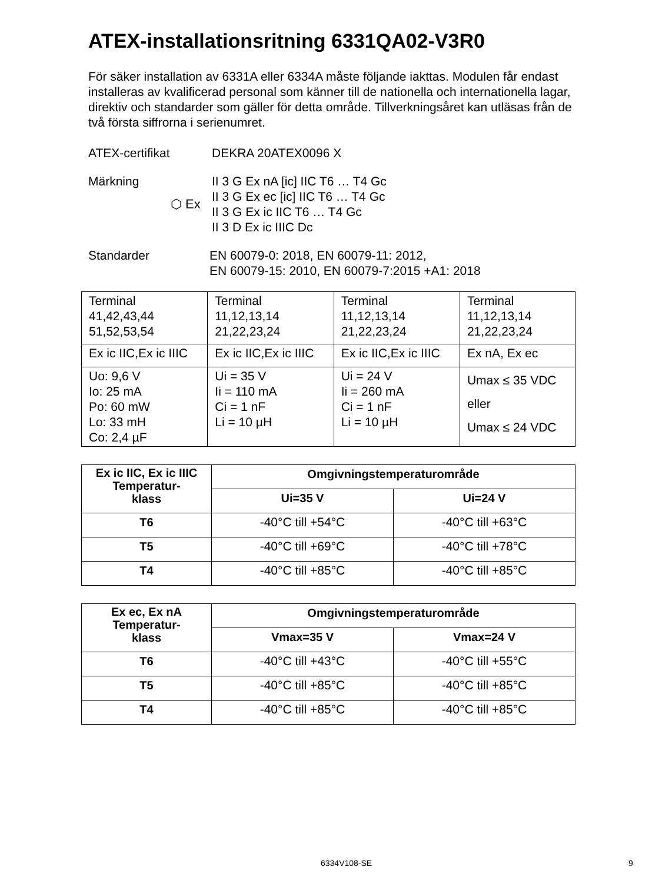ATEX-installationsritning 6331QA02-V3R0
För säker installation av 6331A eller 6334A måste följande iakttas. Modulen får endast installeras av kvalificerad personal som känner till de nationella och internationella lagar, direktiv och standarder som gäller för detta område. Tillverkningsåret kan utläsas från de två första siffrorna i serienumret.
ATEX-certifikat DEKRA 20ATEX0096 X
Märkning ⬡ Ex II 3 G Ex nA [ic] IIC T6 … T4 Gc
II 3 G Ex ec [ic] IIC T6 … T4 Gc
II 3 G Ex ic IIC T6 … T4 Gc
II 3 D Ex ic IIIC Dc
Standarder EN 60079-0: 2018, EN 60079-11: 2012,
EN 60079-15: 2010, EN 60079-7:2015 +A1: 2018
| Terminal 41,42,43,44 51,52,53,54 | Terminal 11,12,13,14 21,22,23,24 | Terminal 11,12,13,14 21,22,23,24 | Terminal 11,12,13,14 21,22,23,24 |
| Ex ic IIC,Ex ic IIIC | Ex ic IIC,Ex ic IIIC | Ex ic IIC,Ex ic IIIC | Ex nA, Ex ec |
| Uo: 9,6 V Io: 25 mA Po: 60 mW Lo: 33 mH Co: 2,4 µF | Ui = 35 V Ii = 110 mA Ci = 1 nF Li = 10 µH | Ui = 24 V Ii = 260 mA Ci = 1 nF Li = 10 µH | Umax ≤ 35 VDC eller Umax ≤ 24 VDC |
| Ex ic IIC, Ex ic IIIC Temperatur- klass | Omgivningstemperaturområde | |
| --- | --- | --- |
| | Ui=35 V | Ui=24 V |
| T6 | -40°C till +54°C | -40°C till +63°C |
| T5 | -40°C till +69°C | -40°C till +78°C |
| T4 | -40°C till +85°C | -40°C till +85°C |
| Ex ec, Ex nA Temperatur- klass | Omgivningstemperaturområde | |
| --- | --- | --- |
| | Vmax=35 V | Vmax=24 V |
| T6 | -40°C till +43°C | -40°C till +55°C |
| T5 | -40°C till +85°C | -40°C till +85°C |
| T4 | -40°C till +85°C | -40°C till +85°C |
6334V108-SE 9